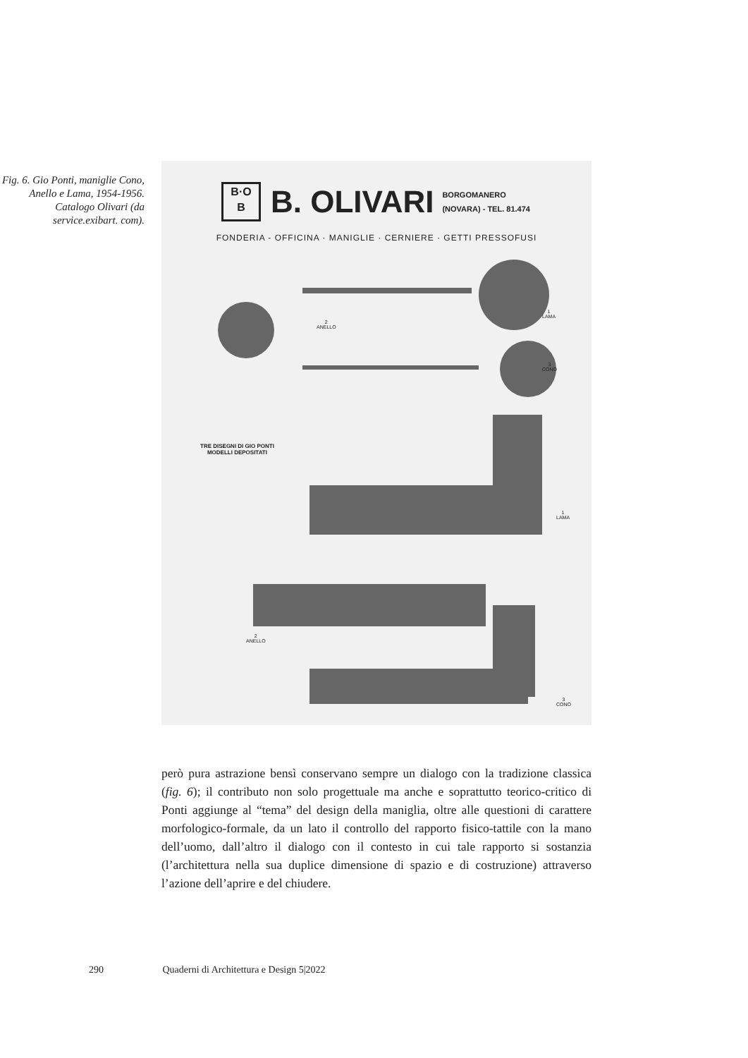Fig. 6. Gio Ponti, maniglie Cono, Anello e Lama, 1954-1956. Catalogo Olivari (da service.exibart. com).
B·O
B
B. OLIVARI
BORGOMANERO
(NOVARA) - TEL. 81.474
FONDERIA - OFFICINA · MANIGLIE · CERNIERE · GETTI PRESSOFUSI
1
LAMA
2
ANELLO
3
CONO
TRE DISEGNI DI GIO PONTI
MODELLI DEPOSITATI
1
LAMA
2
ANELLO
3
CONO
però pura astrazione bensì conservano sempre un dialogo con la tradizione classica (fig. 6); il contributo non solo progettuale ma anche e soprattutto teorico-critico di Ponti aggiunge al “tema” del design della maniglia, oltre alle questioni di carattere morfologico-formale, da un lato il controllo del rapporto fisico-tattile con la mano dell’uomo, dall’altro il dialogo con il contesto in cui tale rapporto si sostanzia (l’architettura nella sua duplice dimensione di spazio e di costruzione) attraverso l’azione dell’aprire e del chiudere.
290 Quaderni di Architettura e Design 5|2022